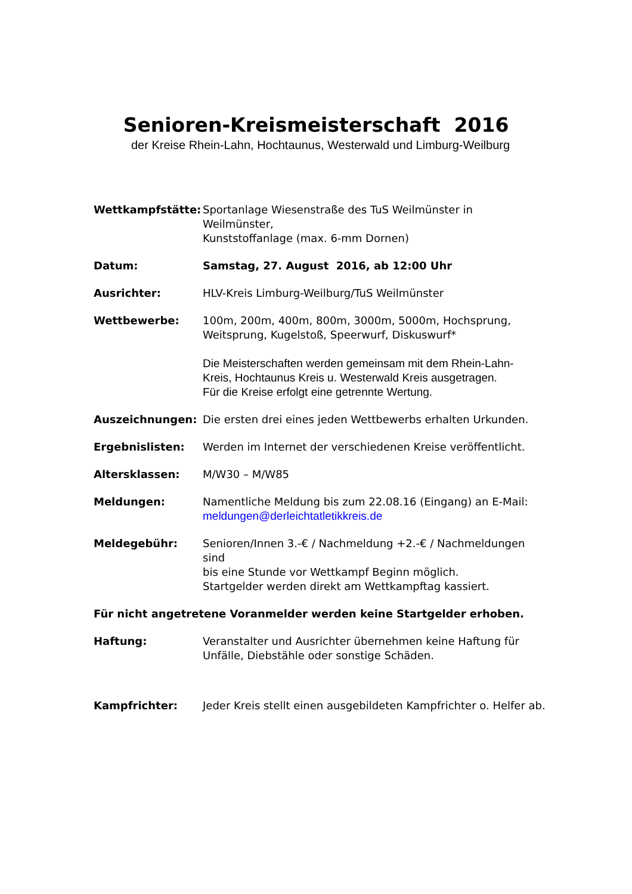Senioren-Kreismeisterschaft 2016
der Kreise Rhein-Lahn, Hochtaunus, Westerwald und Limburg-Weilburg
Wettkampfstätte: Sportanlage Wiesenstraße des TuS Weilmünster in Weilmünster,
Kunststoffanlage (max. 6-mm Dornen)
Datum: Samstag, 27. August 2016, ab 12:00 Uhr
Ausrichter: HLV-Kreis Limburg-Weilburg/TuS Weilmünster
Wettbewerbe: 100m, 200m, 400m, 800m, 3000m, 5000m, Hochsprung,
Weitsprung, Kugelstoß, Speerwurf, Diskuswurf*
Die Meisterschaften werden gemeinsam mit dem Rhein-Lahn-
Kreis, Hochtaunus Kreis u. Westerwald Kreis ausgetragen.
Für die Kreise erfolgt eine getrennte Wertung.
Auszeichnungen: Die ersten drei eines jeden Wettbewerbs erhalten Urkunden.
Ergebnislisten: Werden im Internet der verschiedenen Kreise veröffentlicht.
Altersklassen: M/W30 – M/W85
Meldungen: Namentliche Meldung bis zum 22.08.16 (Eingang) an E-Mail:
meldungen@derleichtatletikkreis.de
Meldegebühr: Senioren/Innen 3.-€ / Nachmeldung +2.-€ / Nachmeldungen sind
bis eine Stunde vor Wettkampf Beginn möglich.
Startgelder werden direkt am Wettkampftag kassiert.
Für nicht angetretene Voranmelder werden keine Startgelder erhoben.
Haftung: Veranstalter und Ausrichter übernehmen keine Haftung für
Unfälle, Diebstähle oder sonstige Schäden.
Kampfrichter: Jeder Kreis stellt einen ausgebildeten Kampfrichter o. Helfer ab.